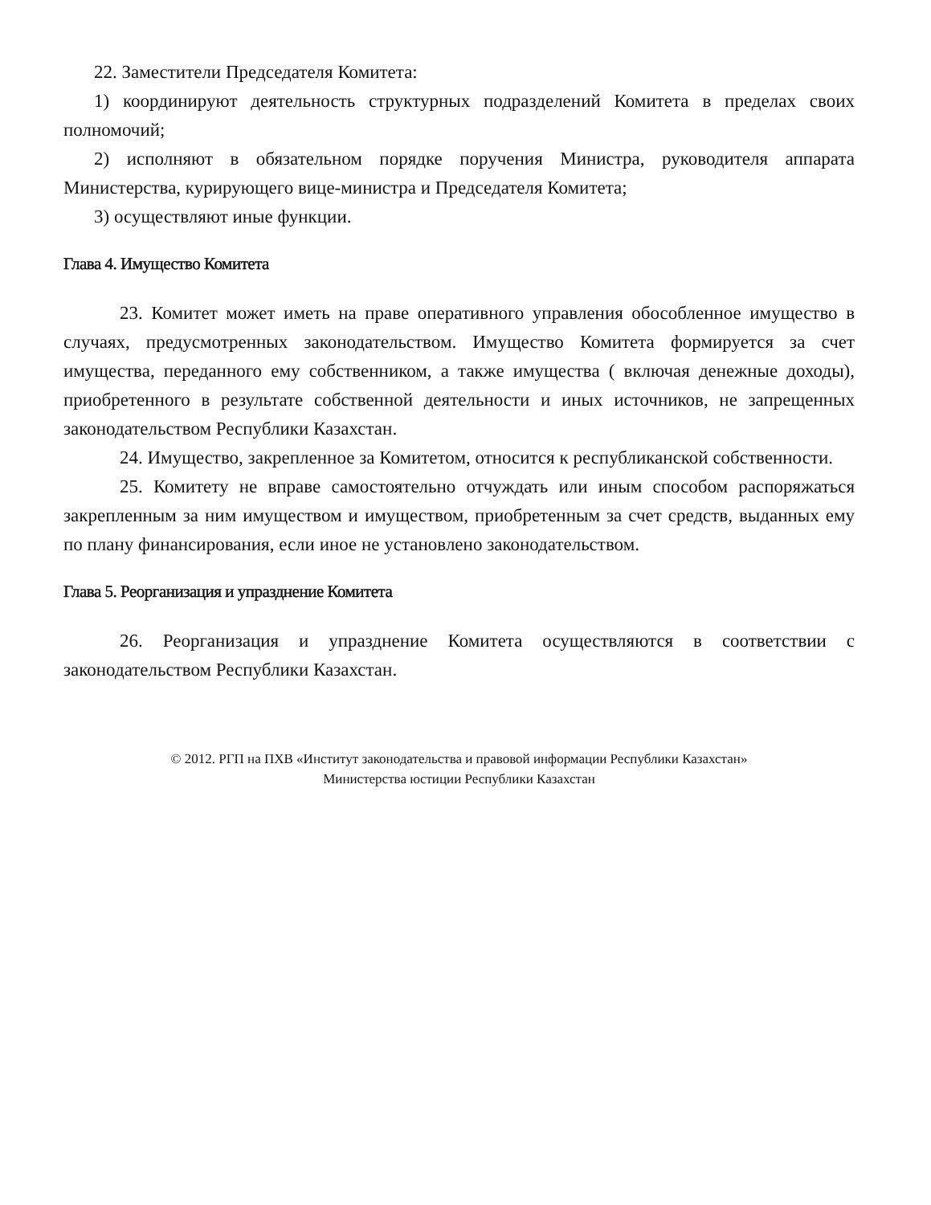22. Заместители Председателя Комитета:
1) координируют деятельность структурных подразделений Комитета в пределах своих полномочий;
2) исполняют в обязательном порядке поручения Министра, руководителя аппарата Министерства, курирующего вице-министра и Председателя Комитета;
3) осуществляют иные функции.
Глава 4. Имущество Комитета
23. Комитет может иметь на праве оперативного управления обособленное имущество в случаях, предусмотренных законодательством. Имущество Комитета формируется за счет имущества, переданного ему собственником, а также имущества ( включая денежные доходы), приобретенного в результате собственной деятельности и иных источников, не запрещенных законодательством Республики Казахстан.
24. Имущество, закрепленное за Комитетом, относится к республиканской собственности.
25. Комитету не вправе самостоятельно отчуждать или иным способом распоряжаться закрепленным за ним имуществом и имуществом, приобретенным за счет средств, выданных ему по плану финансирования, если иное не установлено законодательством.
Глава 5. Реорганизация и упразднение Комитета
26. Реорганизация и упразднение Комитета осуществляются в соответствии с законодательством Республики Казахстан.
© 2012. РГП на ПХВ «Институт законодательства и правовой информации Республики Казахстан»
Министерства юстиции Республики Казахстан